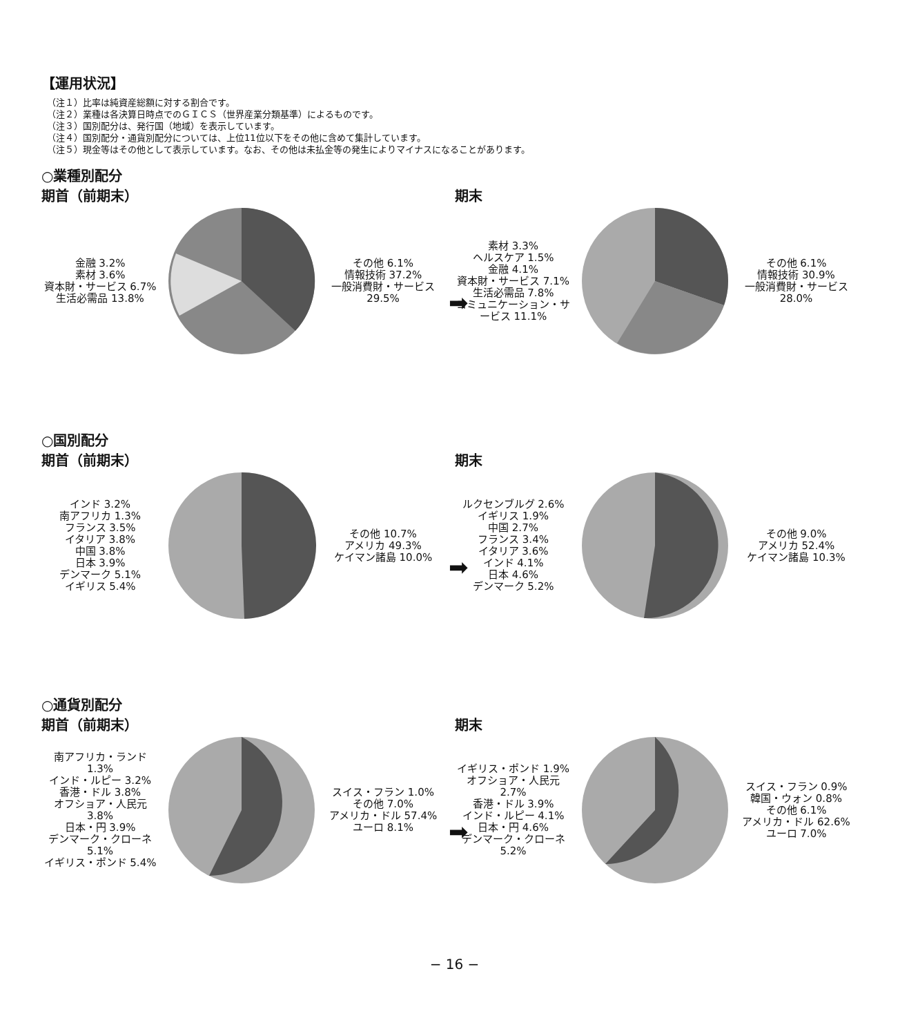【運用状況】
（注１）比率は純資産総額に対する割合です。
（注２）業種は各決算日時点でのＧＩＣＳ（世界産業分類基準）によるものです。
（注３）国別配分は、発行国（地域）を表示しています。
（注４）国別配分・通貨別配分については、上位11位以下をその他に含めて集計しています。
（注５）現金等はその他として表示しています。なお、その他は未払金等の発生によりマイナスになることがあります。
○業種別配分
期首（前期末）
金融 3.2%
素材 3.6%
資本財・サービス 6.7%
生活必需品 13.8%
その他 6.1%
情報技術 37.2%
一般消費財・サービス 29.5%
➡
期末
素材 3.3%
ヘルスケア 1.5%
金融 4.1%
資本財・サービス 7.1%
生活必需品 7.8%
コミュニケーション・サービス 11.1%
その他 6.1%
情報技術 30.9%
一般消費財・サービス 28.0%
○国別配分
期首（前期末）
インド 3.2%
南アフリカ 1.3%
フランス 3.5%
イタリア 3.8%
中国 3.8%
日本 3.9%
デンマーク 5.1%
イギリス 5.4%
その他 10.7%
アメリカ 49.3%
ケイマン諸島 10.0%
➡
期末
ルクセンブルグ 2.6%
イギリス 1.9%
中国 2.7%
フランス 3.4%
イタリア 3.6%
インド 4.1%
日本 4.6%
デンマーク 5.2%
その他 9.0%
アメリカ 52.4%
ケイマン諸島 10.3%
○通貨別配分
期首（前期末）
南アフリカ・ランド 1.3%
インド・ルピー 3.2%
香港・ドル 3.8%
オフショア・人民元 3.8%
日本・円 3.9%
デンマーク・クローネ 5.1%
イギリス・ポンド 5.4%
スイス・フラン 1.0%
その他 7.0%
アメリカ・ドル 57.4%
ユーロ 8.1%
➡
期末
イギリス・ポンド 1.9%
オフショア・人民元 2.7%
香港・ドル 3.9%
インド・ルピー 4.1%
日本・円 4.6%
デンマーク・クローネ 5.2%
スイス・フラン 0.9%
韓国・ウォン 0.8%
その他 6.1%
アメリカ・ドル 62.6%
ユーロ 7.0%
− 16 −